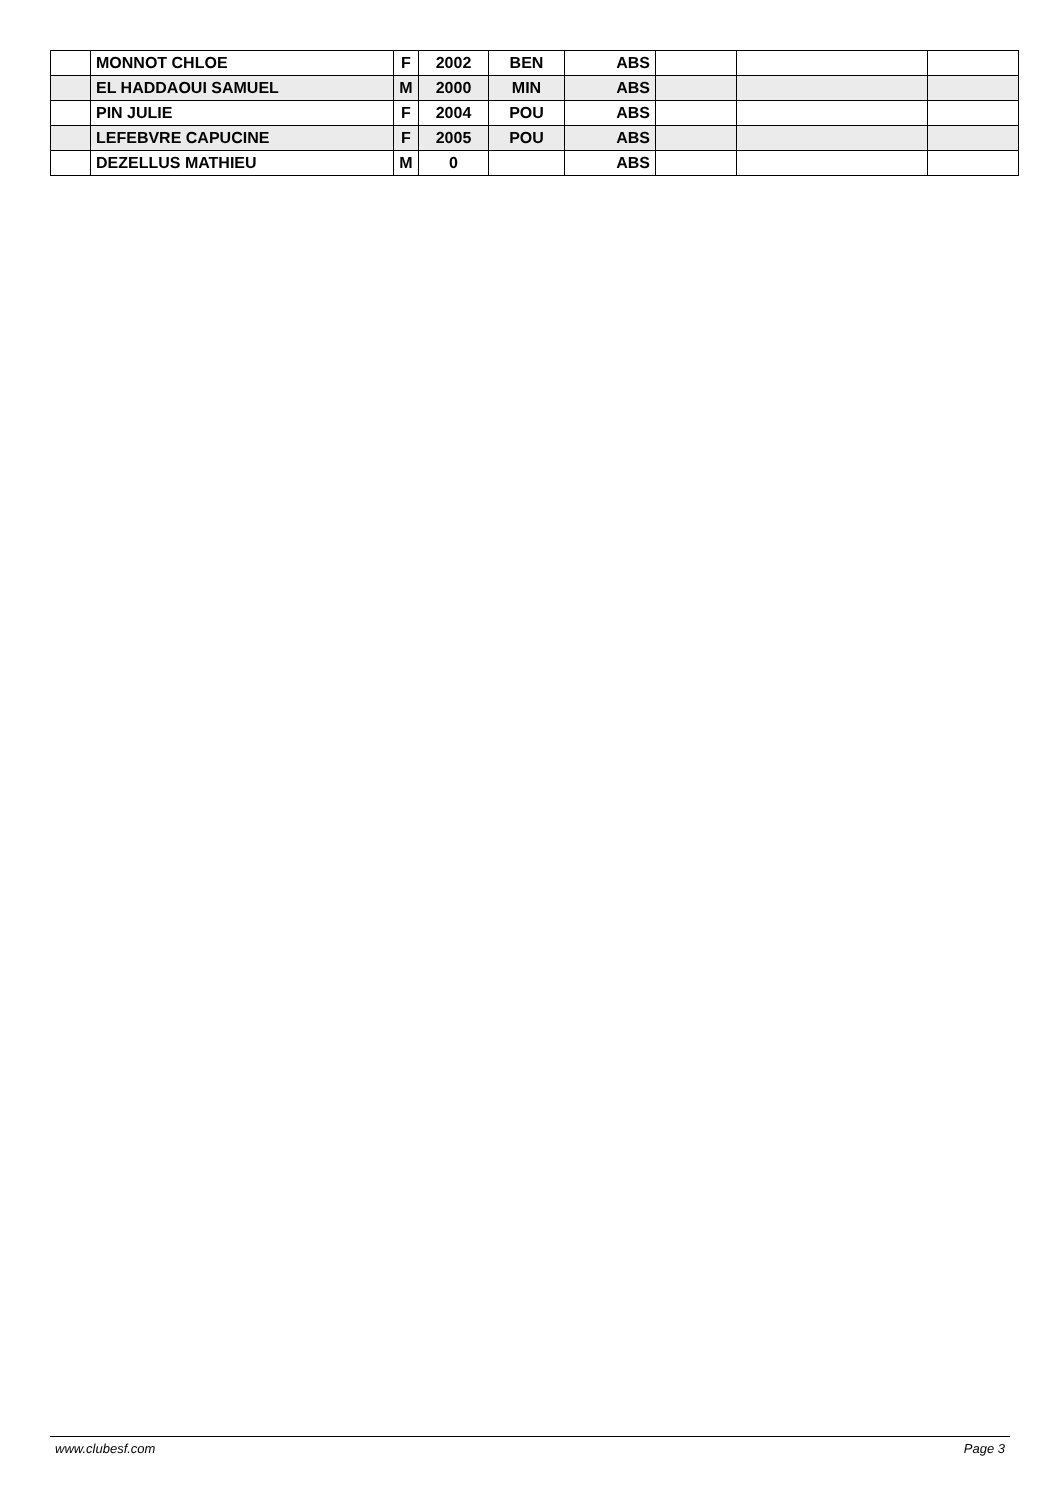| | MONNOT CHLOE | F | 2002 | BEN | ABS | | | |
| | EL HADDAOUI SAMUEL | M | 2000 | MIN | ABS | | | |
| | PIN JULIE | F | 2004 | POU | ABS | | | |
| | LEFEBVRE CAPUCINE | F | 2005 | POU | ABS | | | |
| | DEZELLUS MATHIEU | M | 0 | | ABS | | | |
www.clubesf.com Page 3